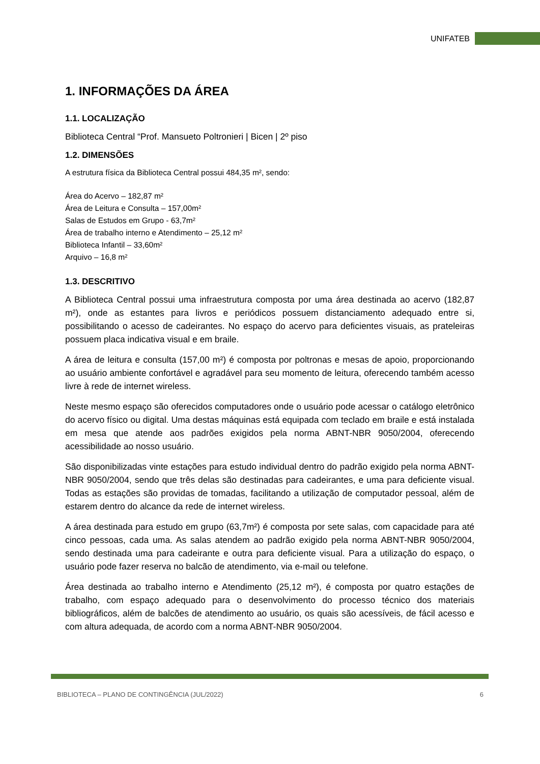UNIFATEB
1. INFORMAÇÕES DA ÁREA
1.1. LOCALIZAÇÃO
Biblioteca Central “Prof. Mansueto Poltronieri | Bicen | 2º piso
1.2. DIMENSÕES
A estrutura física da Biblioteca Central possui 484,35 m², sendo:
Área do Acervo – 182,87 m²
Área de Leitura e Consulta – 157,00m²
Salas de Estudos em Grupo - 63,7m²
Área de trabalho interno e Atendimento – 25,12 m²
Biblioteca Infantil – 33,60m²
Arquivo – 16,8 m²
1.3. DESCRITIVO
A Biblioteca Central possui uma infraestrutura composta por uma área destinada ao acervo (182,87 m²), onde as estantes para livros e periódicos possuem distanciamento adequado entre si, possibilitando o acesso de cadeirantes. No espaço do acervo para deficientes visuais, as prateleiras possuem placa indicativa visual e em braile.
A área de leitura e consulta (157,00 m²) é composta por poltronas e mesas de apoio, proporcionando ao usuário ambiente confortável e agradável para seu momento de leitura, oferecendo também acesso livre à rede de internet wireless.
Neste mesmo espaço são oferecidos computadores onde o usuário pode acessar o catálogo eletrônico do acervo físico ou digital. Uma destas máquinas está equipada com teclado em braile e está instalada em mesa que atende aos padrões exigidos pela norma ABNT-NBR 9050/2004, oferecendo acessibilidade ao nosso usuário.
São disponibilizadas vinte estações para estudo individual dentro do padrão exigido pela norma ABNT-NBR 9050/2004, sendo que três delas são destinadas para cadeirantes, e uma para deficiente visual. Todas as estações são providas de tomadas, facilitando a utilização de computador pessoal, além de estarem dentro do alcance da rede de internet wireless.
A área destinada para estudo em grupo (63,7m²) é composta por sete salas, com capacidade para até cinco pessoas, cada uma. As salas atendem ao padrão exigido pela norma ABNT-NBR 9050/2004, sendo destinada uma para cadeirante e outra para deficiente visual. Para a utilização do espaço, o usuário pode fazer reserva no balcão de atendimento, via e-mail ou telefone.
Área destinada ao trabalho interno e Atendimento (25,12 m²), é composta por quatro estações de trabalho, com espaço adequado para o desenvolvimento do processo técnico dos materiais bibliográficos, além de balcões de atendimento ao usuário, os quais são acessíveis, de fácil acesso e com altura adequada, de acordo com a norma ABNT-NBR 9050/2004.
BIBLIOTECA – PLANO DE CONTINGÊNCIA (JUL/2022) 6